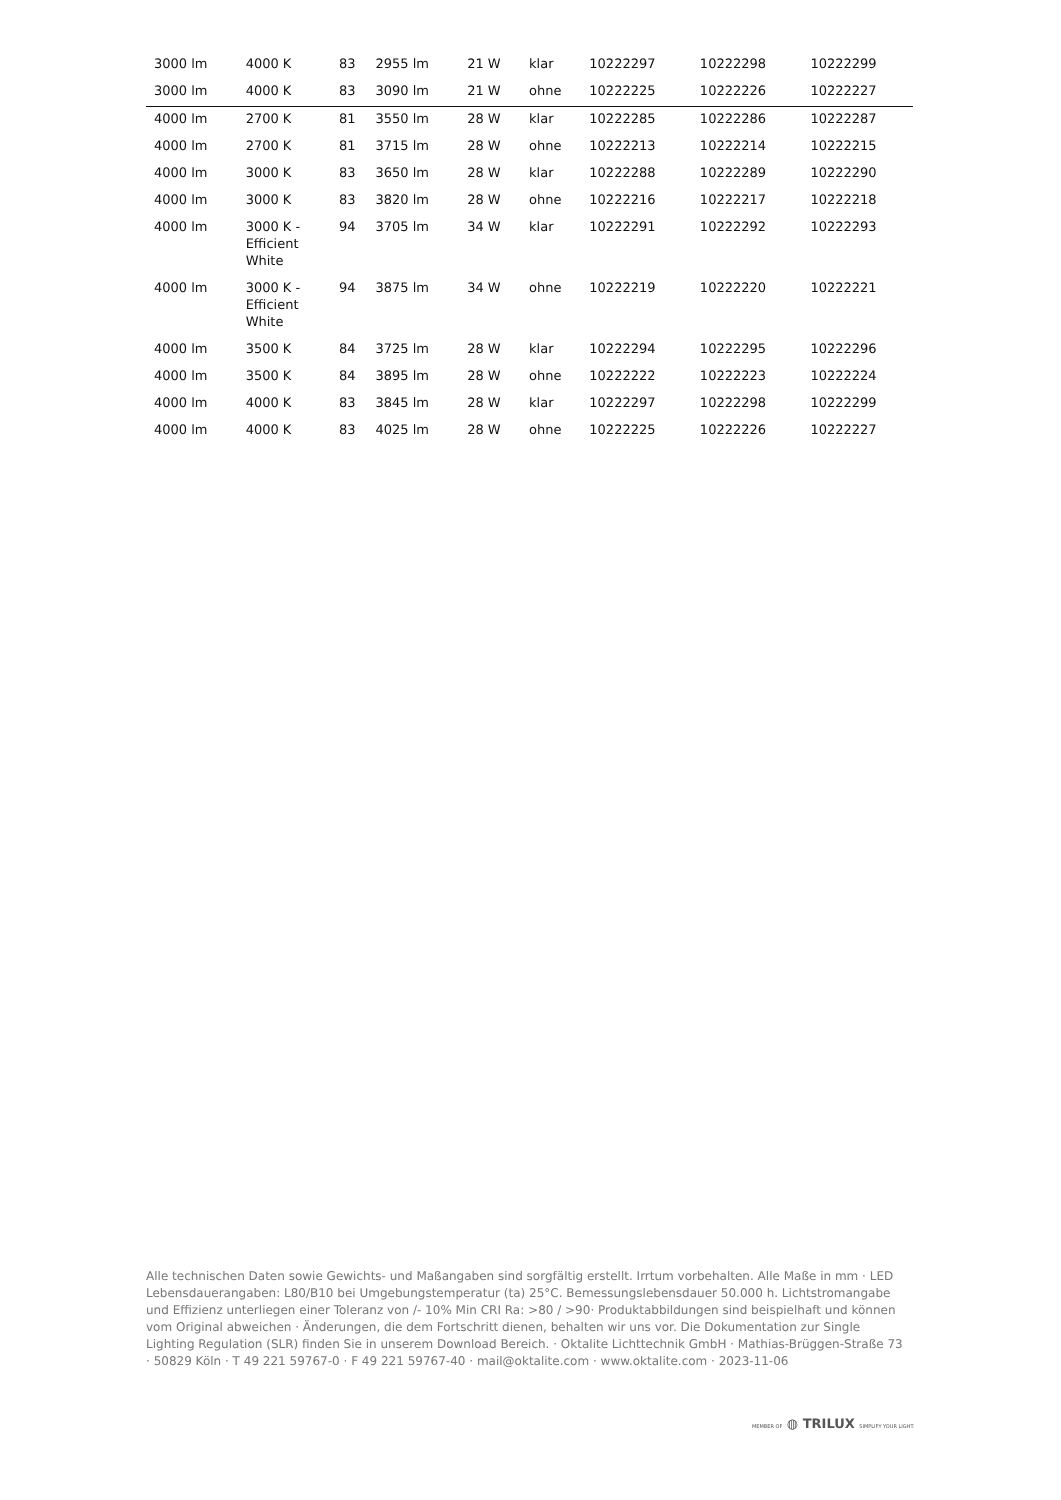| 3000 lm | 4000 K | 83 | 2955 lm | 21 W | klar | 10222297 | 10222298 | 10222299 |
| 3000 lm | 4000 K | 83 | 3090 lm | 21 W | ohne | 10222225 | 10222226 | 10222227 |
| 4000 lm | 2700 K | 81 | 3550 lm | 28 W | klar | 10222285 | 10222286 | 10222287 |
| 4000 lm | 2700 K | 81 | 3715 lm | 28 W | ohne | 10222213 | 10222214 | 10222215 |
| 4000 lm | 3000 K | 83 | 3650 lm | 28 W | klar | 10222288 | 10222289 | 10222290 |
| 4000 lm | 3000 K | 83 | 3820 lm | 28 W | ohne | 10222216 | 10222217 | 10222218 |
| 4000 lm | 3000 K - Efficient White | 94 | 3705 lm | 34 W | klar | 10222291 | 10222292 | 10222293 |
| 4000 lm | 3000 K - Efficient White | 94 | 3875 lm | 34 W | ohne | 10222219 | 10222220 | 10222221 |
| 4000 lm | 3500 K | 84 | 3725 lm | 28 W | klar | 10222294 | 10222295 | 10222296 |
| 4000 lm | 3500 K | 84 | 3895 lm | 28 W | ohne | 10222222 | 10222223 | 10222224 |
| 4000 lm | 4000 K | 83 | 3845 lm | 28 W | klar | 10222297 | 10222298 | 10222299 |
| 4000 lm | 4000 K | 83 | 4025 lm | 28 W | ohne | 10222225 | 10222226 | 10222227 |
Alle technischen Daten sowie Gewichts- und Maßangaben sind sorgfältig erstellt. Irrtum vorbehalten. Alle Maße in mm · LED Lebensdauerangaben: L80/B10 bei Umgebungstemperatur (ta) 25°C. Bemessungslebensdauer 50.000 h. Lichtstromangabe und Effizienz unterliegen einer Toleranz von /- 10% Min CRI Ra: >80 / >90· Produktabbildungen sind beispielhaft und können vom Original abweichen · Änderungen, die dem Fortschritt dienen, behalten wir uns vor. Die Dokumentation zur Single Lighting Regulation (SLR) finden Sie in unserem Download Bereich. · Oktalite Lichttechnik GmbH · Mathias-Brüggen-Straße 73 · 50829 Köln · T 49 221 59767-0 · F 49 221 59767-40 · mail@oktalite.com · www.oktalite.com · 2023-11-06
MEMBER OF ◍ TRILUX SIMPLIFY YOUR LIGHT.